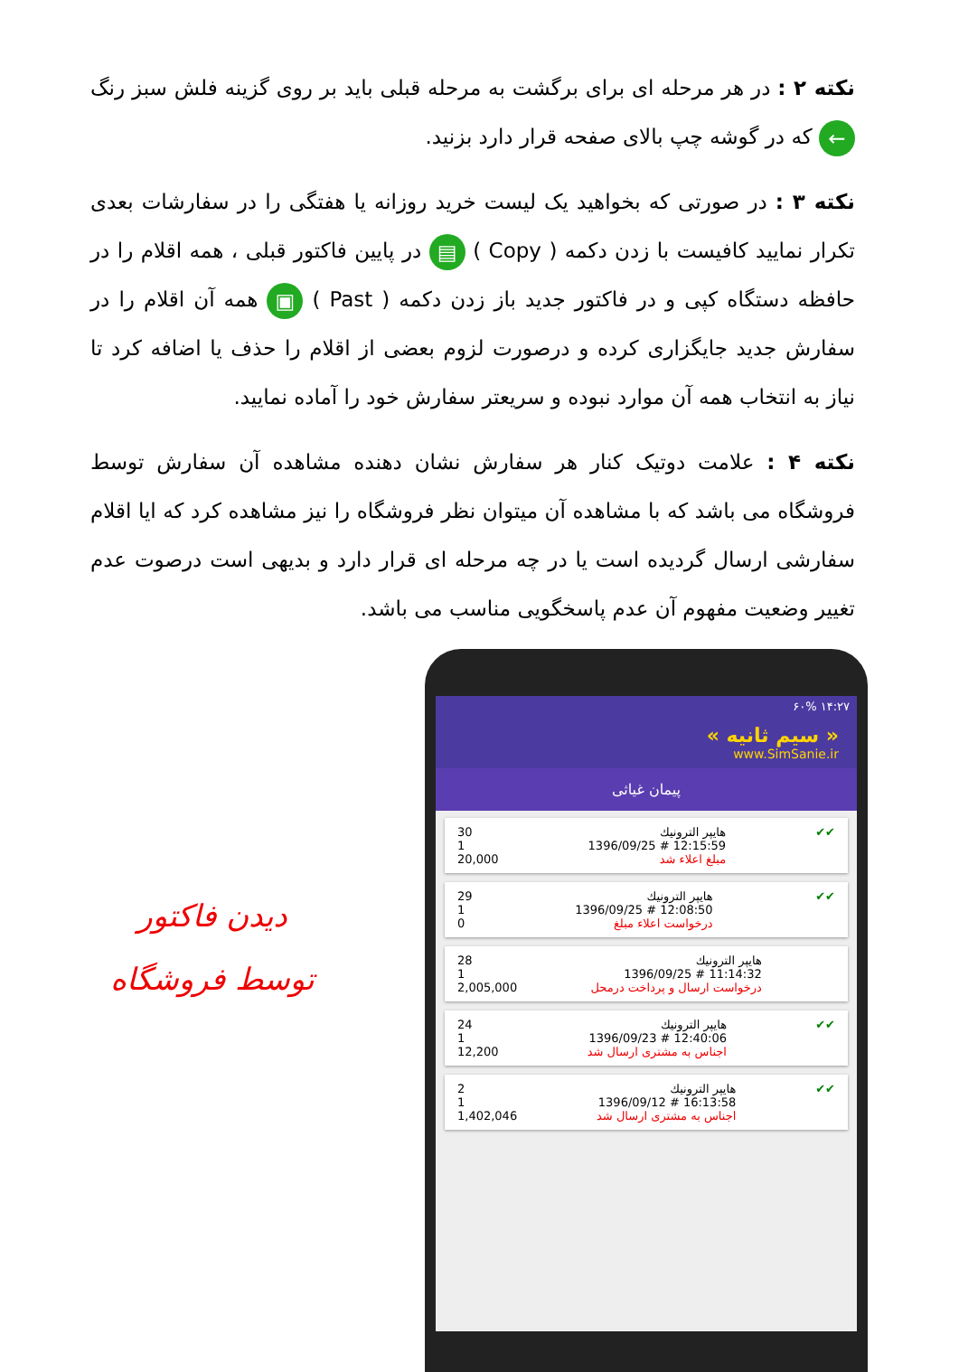نکته ۲ : در هر مرحله ای برای برگشت به مرحله قبلی باید بر روی گزینه فلش سبز رنگ ← که در گوشه چپ بالای صفحه قرار دارد بزنید.
نکته ۳ : در صورتی که بخواهید یک لیست خرید روزانه یا هفتگی را در سفارشات بعدی تکرار نمایید کافیست با زدن دکمه ( Copy ) ▤ در پایین فاکتور قبلی ، همه اقلام را در حافظه دستگاه کپی و در فاکتور جدید باز زدن دکمه ( Past ) ▣ همه آن اقلام را در سفارش جدید جایگزاری کرده و درصورت لزوم بعضی از اقلام را حذف یا اضافه کرد تا نیاز به انتخاب همه آن موارد نبوده و سریعتر سفارش خود را آماده نمایید.
نکته ۴ : علامت دوتیک کنار هر سفارش نشان دهنده مشاهده آن سفارش توسط فروشگاه می باشد که با مشاهده آن میتوان نظر فروشگاه را نیز مشاهده کرد که ایا اقلام سفارشی ارسال گردیده است یا در چه مرحله ای قرار دارد و بدیهی است درصوت عدم تغییر وضعیت مفهوم آن عدم پاسخگویی مناسب می باشد.
دیدن فاکتور
توسط فروشگاه
۱۴:۲۷ ۶۰%
« سیم ثانیه »
www.SimSanie.ir
پیمان غیاثی
30
1
20,000
هایپر الترونیك
12:15:59 # 1396/09/25
مبلغ اعلاء شد
✔✔
29
1
0
هایپر الترونیك
12:08:50 # 1396/09/25
درخواست اعلاء مبلغ
✔✔
28
1
2,005,000
هایپر الترونیك
11:14:32 # 1396/09/25
درخواست ارسال و پرداخت درمحل
24
1
12,200
هایپر الترونیك
12:40:06 # 1396/09/23
اجناس به مشتری ارسال شد
✔✔
2
1
1,402,046
هایپر الترونیك
16:13:58 # 1396/09/12
اجناس به مشتری ارسال شد
✔✔